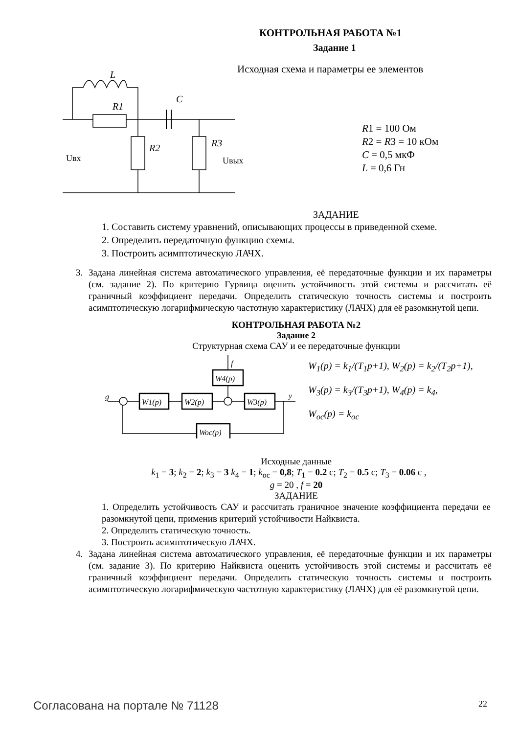КОНТРОЛЬНАЯ РАБОТА №1
Задание 1
L
R1
C
R2
R3
Uвх
Uвых
Исходная схема и параметры ее элементов
R1 = 100 Ом
R2 = R3 = 10 кОм
C = 0,5 мкФ
L = 0,6 Гн
ЗАДАНИЕ
1. Составить систему уравнений, описывающих процессы в приведенной схеме.
2. Определить передаточную функцию схемы.
3. Построить асимптотическую ЛАЧХ.
3. Задана линейная система автоматического управления, её передаточные функции и их параметры (см. задание 2). По критерию Гурвица оценить устойчивость этой системы и рассчитать её граничный коэффициент передачи. Определить статическую точность системы и построить асимптотическую логарифмическую частотную характеристику (ЛАЧХ) для её разомкнутой цепи.
КОНТРОЛЬНАЯ РАБОТА №2
Задание 2
Структурная схема САУ и ее передаточные функции
g
y
f
W1(p)
W2(p)
W3(p)
W4(p)
Woc(p)
W<sub>1</sub>(p) = k<sub>1</sub>/(T<sub>1</sub>p+1), W<sub>2</sub>(p) = k<sub>2</sub>/(T<sub>2</sub>p+1),
W<sub>3</sub>(p) = k<sub>3</sub>/(T<sub>3</sub>p+1), W<sub>4</sub>(p) = k<sub>4</sub>,
W<sub>oc</sub>(p) = k<sub>oc</sub>
Исходные данные
k<sub>1</sub> = 3; k<sub>2</sub> = 2; k<sub>3</sub> = 3 k<sub>4</sub> = 1; k<sub>oc</sub> = 0,8; T<sub>1</sub> = 0.2 с; T<sub>2</sub> = 0.5 с; T<sub>3</sub> = 0.06 с ,
g = 20 , f = 20
ЗАДАНИЕ
1. Определить устойчивость САУ и рассчитать граничное значение коэффициента передачи ее разомкнутой цепи, применив критерий устойчивости Найквиста.
2. Определить статическую точность.
3. Построить асимптотическую ЛАЧХ.
4. Задана линейная система автоматического управления, её передаточные функции и их параметры (см. задание 3). По критерию Найквиста оценить устойчивость этой системы и рассчитать её граничный коэффициент передачи. Определить статическую точность системы и построить асимптотическую логарифмическую частотную характеристику (ЛАЧХ) для её разомкнутой цепи.
Согласована на портале № 71128 22